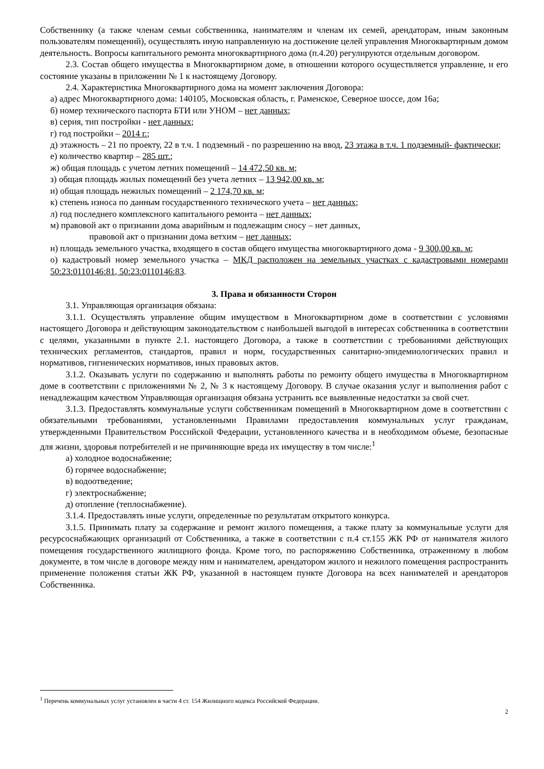Собственнику (а также членам семьи собственника, нанимателям и членам их семей, арендаторам, иным законным пользователям помещений), осуществлять иную направленную на достижение целей управления Многоквартирным домом деятельность. Вопросы капитального ремонта многоквартирного дома (п.4.20) регулируются отдельным договором.
2.3. Состав общего имущества в Многоквартирном доме, в отношении которого осуществляется управление, и его состояние указаны в приложении № 1 к настоящему Договору.
2.4. Характеристика Многоквартирного дома на момент заключения Договора:
а) адрес Многоквартирного дома: 140105, Московская область, г. Раменское, Северное шоссе, дом 16а;
б) номер технического паспорта БТИ или УНОМ – нет данных;
в) серия, тип постройки - нет данных;
г) год постройки – 2014 г.;
д) этажность – 21 по проекту, 22 в т.ч. 1 подземный - по разрешению на ввод, 23 этажа в т.ч. 1 подземный- фактически;
е) количество квартир – 285 шт.;
ж) общая площадь с учетом летних помещений – 14 472,50 кв. м;
з) общая площадь жилых помещений без учета летних – 13 942,00 кв. м;
и) общая площадь нежилых помещений – 2 174,70 кв. м;
к) степень износа по данным государственного технического учета – нет данных;
л) год последнего комплексного капитального ремонта – нет данных;
м) правовой акт о признании дома аварийным и подлежащим сносу – нет данных,
правовой акт о признании дома ветхим – нет данных;
н) площадь земельного участка, входящего в состав общего имущества многоквартирного дома - 9 300,00 кв. м;
о) кадастровый номер земельного участка – МКД расположен на земельных участках с кадастровыми номерами 50:23:0110146:81, 50:23:0110146:83.
3. Права и обязанности Сторон
3.1. Управляющая организация обязана:
3.1.1. Осуществлять управление общим имуществом в Многоквартирном доме в соответствии с условиями настоящего Договора и действующим законодательством с наибольшей выгодой в интересах собственника в соответствии с целями, указанными в пункте 2.1. настоящего Договора, а также в соответствии с требованиями действующих технических регламентов, стандартов, правил и норм, государственных санитарно-эпидемиологических правил и нормативов, гигиенических нормативов, иных правовых актов.
3.1.2. Оказывать услуги по содержанию и выполнять работы по ремонту общего имущества в Многоквартирном доме в соответствии с приложениями № 2, № 3 к настоящему Договору. В случае оказания услуг и выполнения работ с ненадлежащим качеством Управляющая организация обязана устранить все выявленные недостатки за свой счет.
3.1.3. Предоставлять коммунальные услуги собственникам помещений в Многоквартирном доме в соответствии с обязательными требованиями, установленными Правилами предоставления коммунальных услуг гражданам, утвержденными Правительством Российской Федерации, установленного качества и в необходимом объеме, безопасные для жизни, здоровья потребителей и не причиняющие вреда их имуществу в том числе:<sup>1</sup>
а) холодное водоснабжение;
б) горячее водоснабжение;
в) водоотведение;
г) электроснабжение;
д) отопление (теплоснабжение).
3.1.4. Предоставлять иные услуги, определенные по результатам открытого конкурса.
3.1.5. Принимать плату за содержание и ремонт жилого помещения, а также плату за коммунальные услуги для ресурсоснабжающих организаций от Собственника, а также в соответствии с п.4 ст.155 ЖК РФ от нанимателя жилого помещения государственного жилищного фонда. Кроме того, по распоряжению Собственника, отраженному в любом документе, в том числе в договоре между ним и нанимателем, арендатором жилого и нежилого помещения распространить применение положения статьи ЖК РФ, указанной в настоящем пункте Договора на всех нанимателей и арендаторов Собственника.
<sup>1</sup> Перечень коммунальных услуг установлен в части 4 ст. 154 Жилищного кодекса Российской Федерации.
2